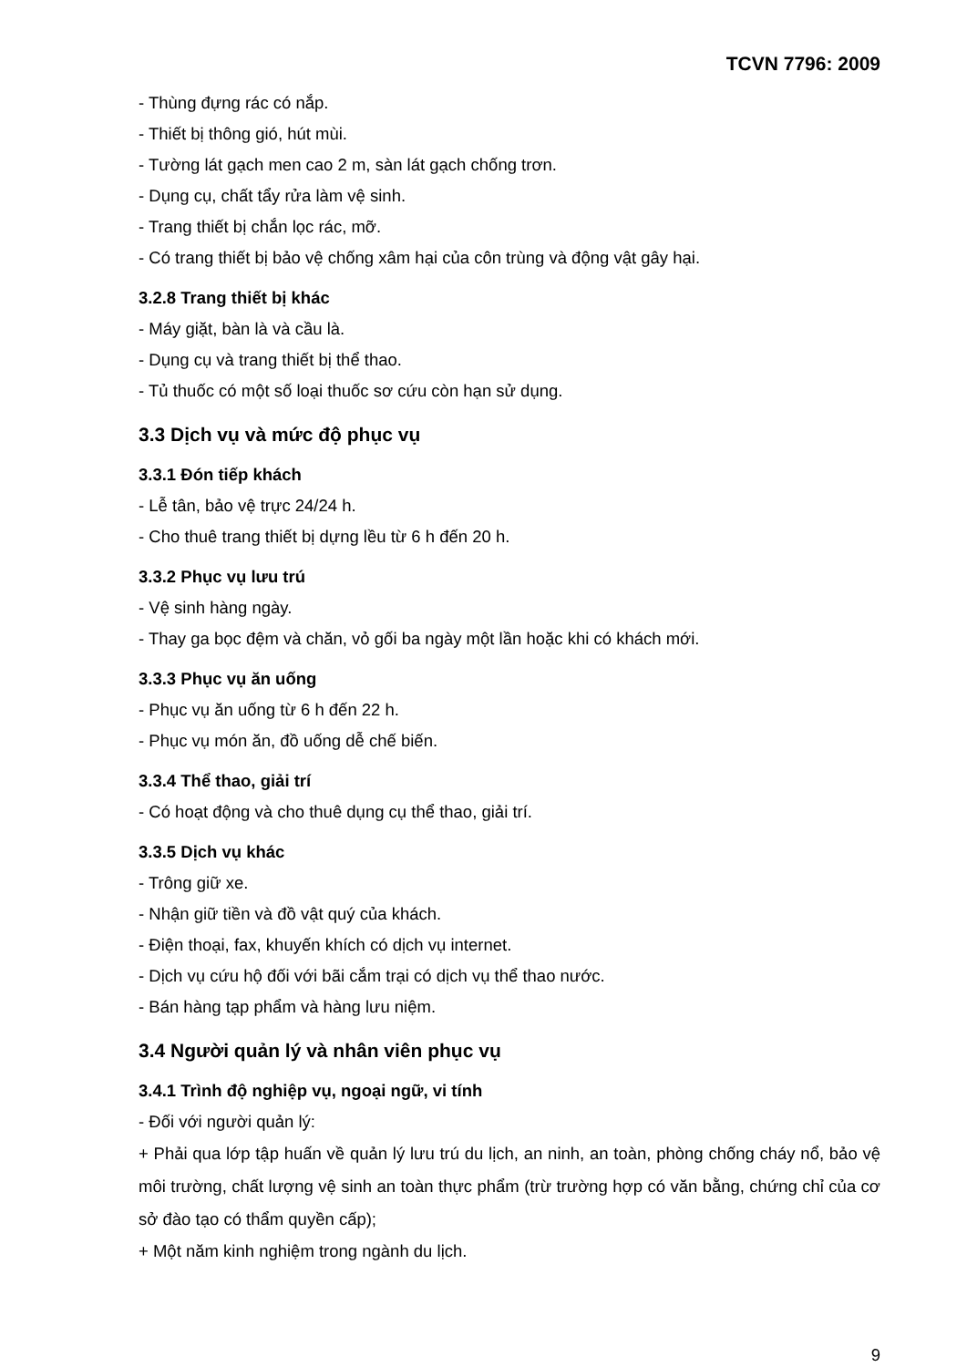TCVN 7796: 2009
- Thùng đựng rác có nắp.
- Thiết bị thông gió, hút mùi.
- Tường lát gạch men cao 2 m, sàn lát gạch chống trơn.
- Dụng cụ, chất tẩy rửa làm vệ sinh.
- Trang thiết bị chắn lọc rác, mỡ.
- Có trang thiết bị bảo vệ chống xâm hại của côn trùng và động vật gây hại.
3.2.8 Trang thiết bị khác
- Máy giặt, bàn là và cầu là.
- Dụng cụ và trang thiết bị thể thao.
- Tủ thuốc có một số loại thuốc sơ cứu còn hạn sử dụng.
3.3 Dịch vụ và mức độ phục vụ
3.3.1 Đón tiếp khách
- Lễ tân, bảo vệ trực 24/24 h.
- Cho thuê trang thiết bị dựng lều từ 6 h đến 20 h.
3.3.2 Phục vụ lưu trú
- Vệ sinh hàng ngày.
- Thay ga bọc đệm và chăn, vỏ gối ba ngày một lần hoặc khi có khách mới.
3.3.3 Phục vụ ăn uống
- Phục vụ ăn uống từ 6 h đến 22 h.
- Phục vụ món ăn, đồ uống dễ chế biến.
3.3.4 Thể thao, giải trí
- Có hoạt động và cho thuê dụng cụ thể thao, giải trí.
3.3.5 Dịch vụ khác
- Trông giữ xe.
- Nhận giữ tiền và đồ vật quý của khách.
- Điện thoại, fax, khuyến khích có dịch vụ internet.
- Dịch vụ cứu hộ đối với bãi cắm trại có dịch vụ thể thao nước.
- Bán hàng tạp phẩm và hàng lưu niệm.
3.4 Người quản lý và nhân viên phục vụ
3.4.1 Trình độ nghiệp vụ, ngoại ngữ, vi tính
- Đối với người quản lý:
+ Phải qua lớp tập huấn về quản lý lưu trú du lịch, an ninh, an toàn, phòng chống cháy nổ, bảo vệ môi trường, chất lượng vệ sinh an toàn thực phẩm (trừ trường hợp có văn bằng, chứng chỉ của cơ sở đào tạo có thẩm quyền cấp);
+ Một năm kinh nghiệm trong ngành du lịch.
9